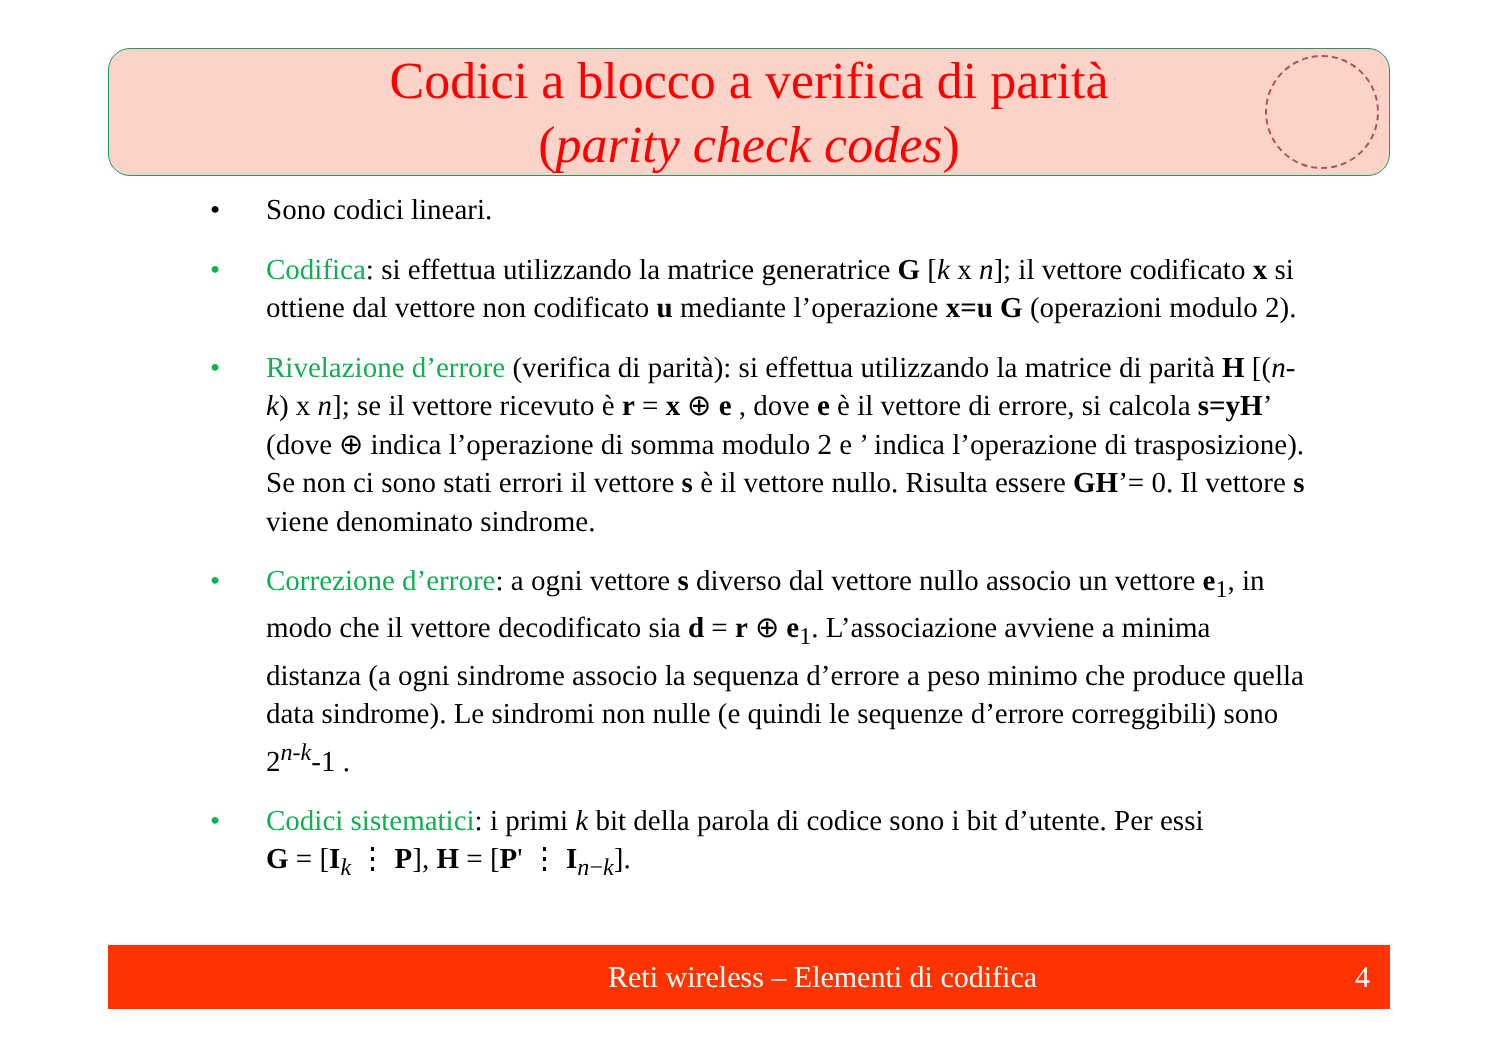Codici a blocco a verifica di parità
(parity check codes)
• Sono codici lineari.
• Codifica: si effettua utilizzando la matrice generatrice G [k x n]; il vettore codificato x si ottiene dal vettore non codificato u mediante l’operazione x=u G (operazioni modulo 2).
• Rivelazione d’errore (verifica di parità): si effettua utilizzando la matrice di parità H [(n-k) x n]; se il vettore ricevuto è r = x ⊕ e , dove e è il vettore di errore, si calcola s=yH’ (dove ⊕ indica l’operazione di somma modulo 2 e ’ indica l’operazione di trasposizione). Se non ci sono stati errori il vettore s è il vettore nullo. Risulta essere GH’= 0. Il vettore s viene denominato sindrome.
• Correzione d’errore: a ogni vettore s diverso dal vettore nullo associo un vettore e<sub>1</sub>, in modo che il vettore decodificato sia d = r ⊕ e<sub>1</sub>. L’associazione avviene a minima distanza (a ogni sindrome associo la sequenza d’errore a peso minimo che produce quella data sindrome). Le sindromi non nulle (e quindi le sequenze d’errore correggibili) sono 2<sup>n-k</sup>-1 .
• Codici sistematici: i primi k bit della parola di codice sono i bit d’utente. Per essi
G = [I<sub>k</sub> ⋮ P], H = [P' ⋮ I<sub>n−k</sub>].
Reti wireless – Elementi di codifica 4